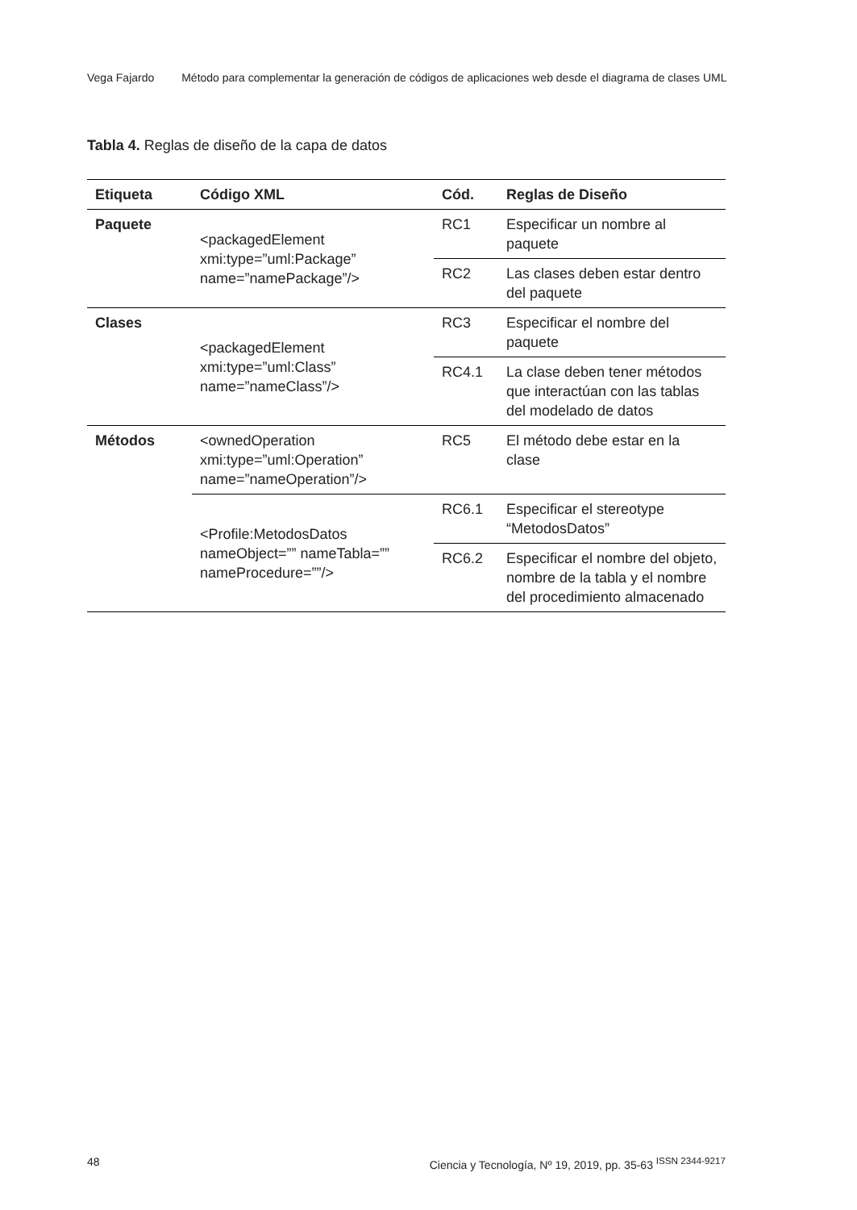Vega Fajardo Método para complementar la generación de códigos de aplicaciones web desde el diagrama de clases UML
Tabla 4. Reglas de diseño de la capa de datos
| Etiqueta | Código XML | Cód. | Reglas de Diseño |
| --- | --- | --- | --- |
| Paquete | <packagedElement xmi:type=”uml:Package” name=”namePackage”/> | RC1 | Especificar un nombre al paquete |
| | | RC2 | Las clases deben estar dentro del paquete |
| Clases | <packagedElement xmi:type=”uml:Class” name=”nameClass”/> | RC3 | Especificar el nombre del paquete |
| | | RC4.1 | La clase deben tener métodos que interactúan con las tablas del modelado de datos |
| Métodos | <ownedOperation xmi:type=”uml:Operation” name=”nameOperation”/> | RC5 | El método debe estar en la clase |
| | <Profile:MetodosDatos nameObject=”” nameTabla=”” nameProcedure=””/> | RC6.1 | Especificar el stereotype “MetodosDatos” |
| | | RC6.2 | Especificar el nombre del objeto, nombre de la tabla y el nombre del procedimiento almacenado |
48 Ciencia y Tecnología, Nº 19, 2019, pp. 35-63 <sup>ISSN 2344-9217</sup>